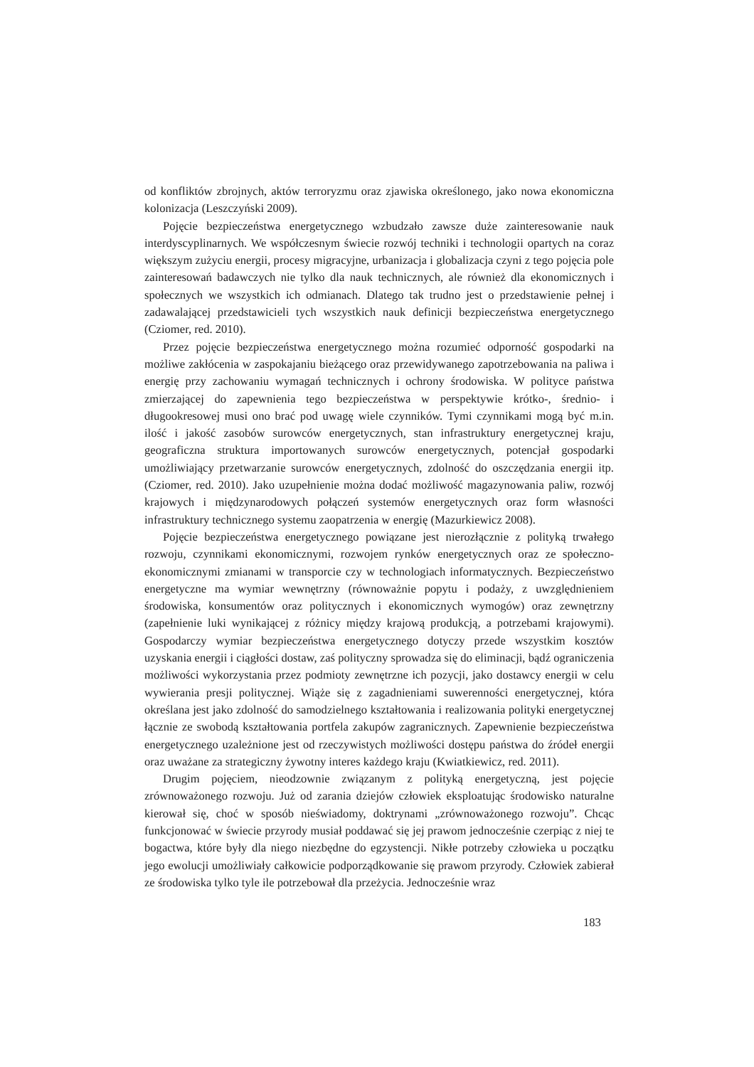od konfliktów zbrojnych, aktów terroryzmu oraz zjawiska określonego, jako nowa ekonomiczna kolonizacja (Leszczyński 2009).
Pojęcie bezpieczeństwa energetycznego wzbudzało zawsze duże zainteresowanie nauk interdyscyplinarnych. We współczesnym świecie rozwój techniki i technologii opartych na coraz większym zużyciu energii, procesy migracyjne, urbanizacja i globalizacja czyni z tego pojęcia pole zainteresowań badawczych nie tylko dla nauk technicznych, ale również dla ekonomicznych i społecznych we wszystkich ich odmianach. Dlatego tak trudno jest o przedstawienie pełnej i zadawalającej przedstawicieli tych wszystkich nauk definicji bezpieczeństwa energetycznego (Cziomer, red. 2010).
Przez pojęcie bezpieczeństwa energetycznego można rozumieć odporność gospodarki na możliwe zakłócenia w zaspokajaniu bieżącego oraz przewidywanego zapotrzebowania na paliwa i energię przy zachowaniu wymagań technicznych i ochrony środowiska. W polityce państwa zmierzającej do zapewnienia tego bezpieczeństwa w perspektywie krótko-, średnio- i długookresowej musi ono brać pod uwagę wiele czynników. Tymi czynnikami mogą być m.in. ilość i jakość zasobów surowców energetycznych, stan infrastruktury energetycznej kraju, geograficzna struktura importowanych surowców energetycznych, potencjał gospodarki umożliwiający przetwarzanie surowców energetycznych, zdolność do oszczędzania energii itp. (Cziomer, red. 2010). Jako uzupełnienie można dodać możliwość magazynowania paliw, rozwój krajowych i międzynarodowych połączeń systemów energetycznych oraz form własności infrastruktury technicznego systemu zaopatrzenia w energię (Mazurkiewicz 2008).
Pojęcie bezpieczeństwa energetycznego powiązane jest nierozłącznie z polityką trwałego rozwoju, czynnikami ekonomicznymi, rozwojem rynków energetycznych oraz ze społeczno-ekonomicznymi zmianami w transporcie czy w technologiach informatycznych. Bezpieczeństwo energetyczne ma wymiar wewnętrzny (równoważnie popytu i podaży, z uwzględnieniem środowiska, konsumentów oraz politycznych i ekonomicznych wymogów) oraz zewnętrzny (zapełnienie luki wynikającej z różnicy między krajową produkcją, a potrzebami krajowymi). Gospodarczy wymiar bezpieczeństwa energetycznego dotyczy przede wszystkim kosztów uzyskania energii i ciągłości dostaw, zaś polityczny sprowadza się do eliminacji, bądź ograniczenia możliwości wykorzystania przez podmioty zewnętrzne ich pozycji, jako dostawcy energii w celu wywierania presji politycznej. Wiąże się z zagadnieniami suwerenności energetycznej, która określana jest jako zdolność do samodzielnego kształtowania i realizowania polityki energetycznej łącznie ze swobodą kształtowania portfela zakupów zagranicznych. Zapewnienie bezpieczeństwa energetycznego uzależnione jest od rzeczywistych możliwości dostępu państwa do źródeł energii oraz uważane za strategiczny żywotny interes każdego kraju (Kwiatkiewicz, red. 2011).
Drugim pojęciem, nieodzownie związanym z polityką energetyczną, jest pojęcie zrównoważonego rozwoju. Już od zarania dziejów człowiek eksploatując środowisko naturalne kierował się, choć w sposób nieświadomy, doktrynami „zrównoważonego rozwoju”. Chcąc funkcjonować w świecie przyrody musiał poddawać się jej prawom jednocześnie czerpiąc z niej te bogactwa, które były dla niego niezbędne do egzystencji. Nikłe potrzeby człowieka u początku jego ewolucji umożliwiały całkowicie podporządkowanie się prawom przyrody. Człowiek zabierał ze środowiska tylko tyle ile potrzebował dla przeżycia. Jednocześnie wraz
183